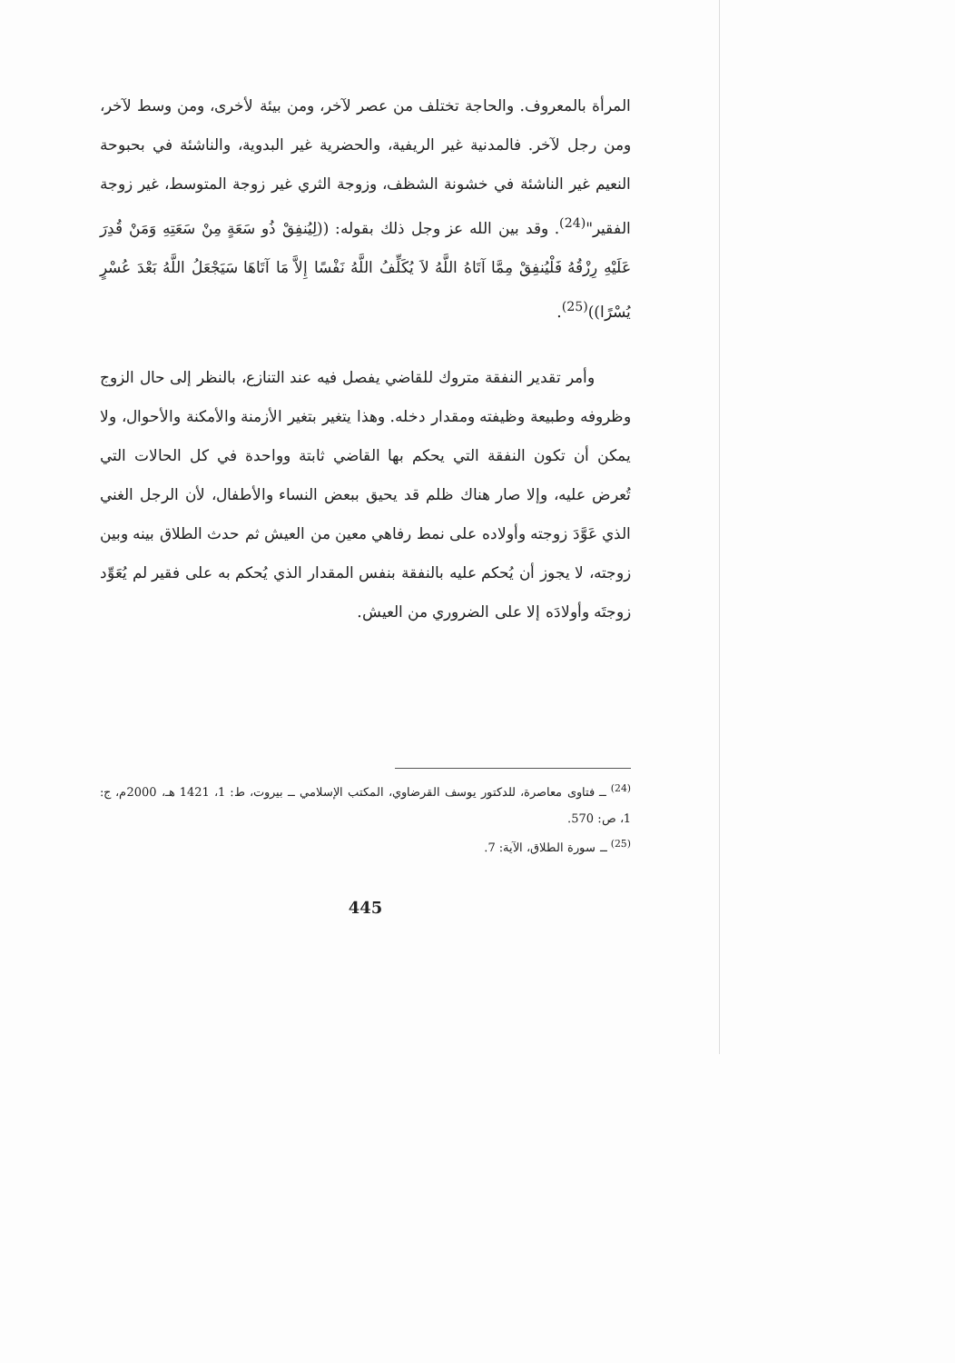المرأة بالمعروف. والحاجة تختلف من عصر لآخر، ومن بيئة لأخرى، ومن وسط لآخر، ومن رجل لآخر. فالمدنية غير الريفية، والحضرية غير البدوية، والناشئة في بحبوحة النعيم غير الناشئة في خشونة الشظف، وزوجة الثري غير زوجة المتوسط، غير زوجة الفقير"<sup>(24)</sup>. وقد بين الله عز وجل ذلك بقوله: ((لِيُنفِقْ ذُو سَعَةٍ مِنْ سَعَتِهِ وَمَنْ قُدِرَ عَلَيْهِ رِزْقُهُ فَلْيُنفِقْ مِمَّا آتَاهُ اللَّهُ لاَ يُكَلِّفُ اللَّهُ نَفْسًا إِلاَّ مَا آتَاهَا سَيَجْعَلُ اللَّهُ بَعْدَ عُسْرٍ يُسْرًا))<sup>(25)</sup>.
وأمر تقدير النفقة متروك للقاضي يفصل فيه عند التنازع، بالنظر إلى حال الزوج وظروفه وطبيعة وظيفته ومقدار دخله. وهذا يتغير بتغير الأزمنة والأمكنة والأحوال، ولا يمكن أن تكون النفقة التي يحكم بها القاضي ثابتة وواحدة في كل الحالات التي تُعرض عليه، وإلا صار هناك ظلم قد يحيق ببعض النساء والأطفال، لأن الرجل الغني الذي عَوَّدَ زوجته وأولاده على نمط رفاهي معين من العيش ثم حدث الطلاق بينه وبين زوجته، لا يجوز أن يُحكم عليه بالنفقة بنفس المقدار الذي يُحكم به على فقير لم يُعَوِّد زوجتَه وأولادَه إلا على الضروري من العيش.
<sup>(24)</sup> ــ فتاوى معاصرة، للدكتور يوسف القرضاوي، المكتب الإسلامي ــ بيروت، ط: 1، 1421 هـ، 2000م، ج: 1، ص: 570.
<sup>(25)</sup> ــ سورة الطلاق، الآية: 7.
445